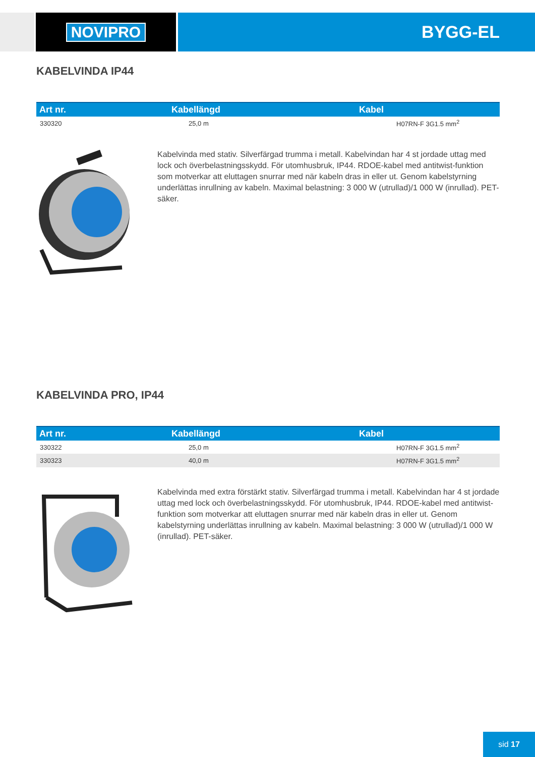NOVIPRO BYGG-EL
KABELVINDA IP44
| Art nr. | Kabellängd | Kabel |
| --- | --- | --- |
| 330320 | 25,0 m | H07RN-F 3G1.5 mm<sup>2</sup> |
Kabelvinda med stativ. Silverfärgad trumma i metall. Kabelvindan har 4 st jordade uttag med lock och överbelastningsskydd. För utomhusbruk, IP44. RDOE-kabel med antitwist-funktion som motverkar att eluttagen snurrar med när kabeln dras in eller ut. Genom kabelstyrning underlättas inrullning av kabeln. Maximal belastning: 3 000 W (utrullad)/1 000 W (inrullad). PET-säker.
KABELVINDA PRO, IP44
| Art nr. | Kabellängd | Kabel |
| --- | --- | --- |
| 330322 | 25,0 m | H07RN-F 3G1.5 mm<sup>2</sup> |
| 330323 | 40,0 m | H07RN-F 3G1.5 mm<sup>2</sup> |
Kabelvinda med extra förstärkt stativ. Silverfärgad trumma i metall. Kabelvindan har 4 st jordade uttag med lock och överbelastningsskydd. För utomhusbruk, IP44. RDOE-kabel med antitwist-funktion som motverkar att eluttagen snurrar med när kabeln dras in eller ut. Genom kabelstyrning underlättas inrullning av kabeln. Maximal belastning: 3 000 W (utrullad)/1 000 W (inrullad). PET-säker.
sid 17